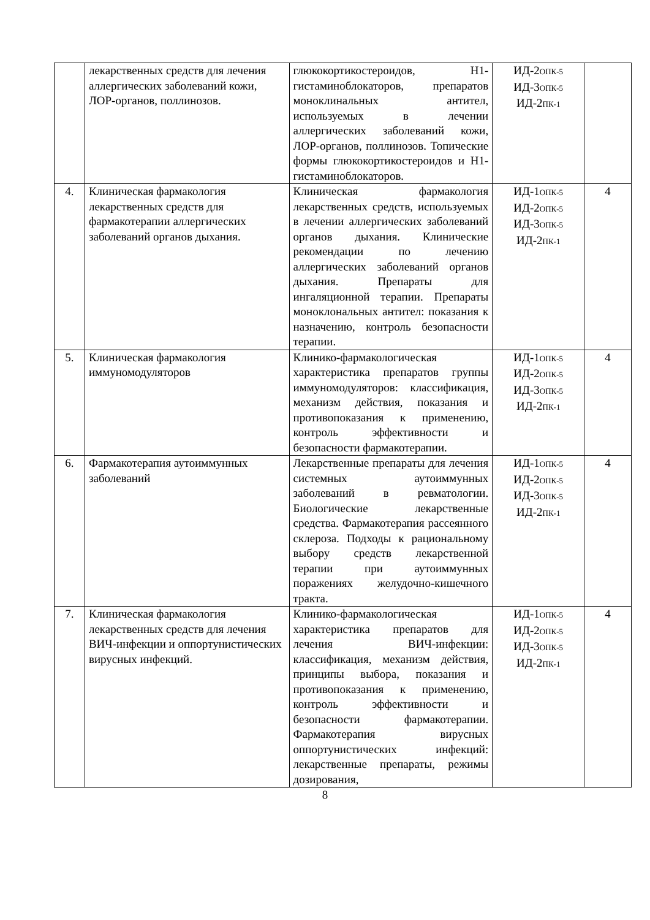| | лекарственных средств для лечения аллергических заболеваний кожи, ЛОР-органов, поллинозов. | глюкокортикостероидов, Н1-гистаминоблокаторов, препаратов моноклинальных антител, используемых в лечении аллергических заболеваний кожи, ЛОР-органов, поллинозов. Топические формы глюкокортикостероидов и Н1-гистаминоблокаторов. | ИД-2<sub>ОПК-5</sub> ИД-3<sub>ОПК-5</sub> ИД-2<sub>ПК-1</sub> | |
| 4. | Клиническая фармакология лекарственных средств для фармакотерапии аллергических заболеваний органов дыхания. | Клиническая фармакология лекарственных средств, используемых в лечении аллергических заболеваний органов дыхания. Клинические рекомендации по лечению аллергических заболеваний органов дыхания. Препараты для ингаляционной терапии. Препараты моноклональных антител: показания к назначению, контроль безопасности терапии. | ИД-1<sub>ОПК-5</sub> ИД-2<sub>ОПК-5</sub> ИД-3<sub>ОПК-5</sub> ИД-2<sub>ПК-1</sub> | 4 |
| 5. | Клиническая фармакология иммуномодуляторов | Клинико-фармакологическая характеристика препаратов группы иммуномодуляторов: классификация, механизм действия, показания и противопоказания к применению, контроль эффективности и безопасности фармакотерапии. | ИД-1<sub>ОПК-5</sub> ИД-2<sub>ОПК-5</sub> ИД-3<sub>ОПК-5</sub> ИД-2<sub>ПК-1</sub> | 4 |
| 6. | Фармакотерапия аутоиммунных заболеваний | Лекарственные препараты для лечения системных аутоиммунных заболеваний в ревматологии. Биологические лекарственные средства. Фармакотерапия рассеянного склероза. Подходы к рациональному выбору средств лекарственной терапии при аутоиммунных поражениях желудочно-кишечного тракта. | ИД-1<sub>ОПК-5</sub> ИД-2<sub>ОПК-5</sub> ИД-3<sub>ОПК-5</sub> ИД-2<sub>ПК-1</sub> | 4 |
| 7. | Клиническая фармакология лекарственных средств для лечения ВИЧ-инфекции и оппортунистических вирусных инфекций. | Клинико-фармакологическая характеристика препаратов для лечения ВИЧ-инфекции: классификация, механизм действия, принципы выбора, показания и противопоказания к применению, контроль эффективности и безопасности фармакотерапии. Фармакотерапия вирусных оппортунистических инфекций: лекарственные препараты, режимы дозирования, | ИД-1<sub>ОПК-5</sub> ИД-2<sub>ОПК-5</sub> ИД-3<sub>ОПК-5</sub> ИД-2<sub>ПК-1</sub> | 4 |
8